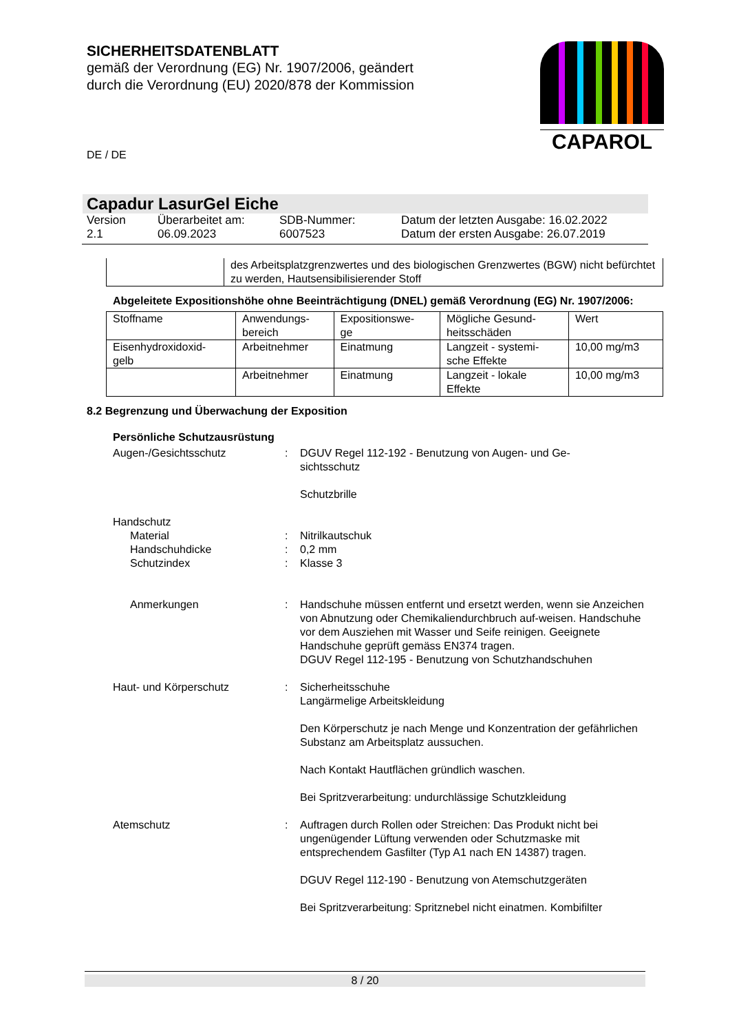SICHERHEITSDATENBLATT
gemäß der Verordnung (EG) Nr. 1907/2006, geändert
durch die Verordnung (EU) 2020/878 der Kommission
CAPAROL
DE / DE
Capadur LasurGel Eiche
Version
2.1
Überarbeitet am:
06.09.2023
SDB-Nummer:
6007523
Datum der letzten Ausgabe: 16.02.2022
Datum der ersten Ausgabe: 26.07.2019
| | des Arbeitsplatzgrenzwertes und des biologischen Grenzwertes (BGW) nicht befürchtet zu werden, Hautsensibilisierender Stoff |
Abgeleitete Expositionshöhe ohne Beeinträchtigung (DNEL) gemäß Verordnung (EG) Nr. 1907/2006:
| Stoffname | Anwendungs- bereich | Expositionswe- ge | Mögliche Gesund- heitsschäden | Wert |
| --- | --- | --- | --- | --- |
| Eisenhydroxidoxid- gelb | Arbeitnehmer | Einatmung | Langzeit - systemi- sche Effekte | 10,00 mg/m3 |
| | Arbeitnehmer | Einatmung | Langzeit - lokale Effekte | 10,00 mg/m3 |
8.2 Begrenzung und Überwachung der Exposition
Persönliche Schutzausrüstung
Augen-/Gesichtsschutz
:
DGUV Regel 112-192 - Benutzung von Augen- und Ge-
sichtsschutz
Schutzbrille
Handschutz
Material
:
Nitrilkautschuk
Handschuhdicke
:
0,2 mm
Schutzindex
:
Klasse 3
Anmerkungen
:
Handschuhe müssen entfernt und ersetzt werden, wenn sie Anzeichen von Abnutzung oder Chemikaliendurchbruch auf-weisen. Handschuhe vor dem Ausziehen mit Wasser und Seife reinigen. Geeignete Handschuhe geprüft gemäss EN374 tragen.
DGUV Regel 112-195 - Benutzung von Schutzhandschuhen
Haut- und Körperschutz
:
Sicherheitsschuhe
Langärmelige Arbeitskleidung
Den Körperschutz je nach Menge und Konzentration der gefährlichen Substanz am Arbeitsplatz aussuchen.
Nach Kontakt Hautflächen gründlich waschen.
Bei Spritzverarbeitung: undurchlässige Schutzkleidung
Atemschutz
:
Auftragen durch Rollen oder Streichen: Das Produkt nicht bei ungenügender Lüftung verwenden oder Schutzmaske mit entsprechendem Gasfilter (Typ A1 nach EN 14387) tragen.
DGUV Regel 112-190 - Benutzung von Atemschutzgeräten
Bei Spritzverarbeitung: Spritznebel nicht einatmen. Kombifilter
8 / 20